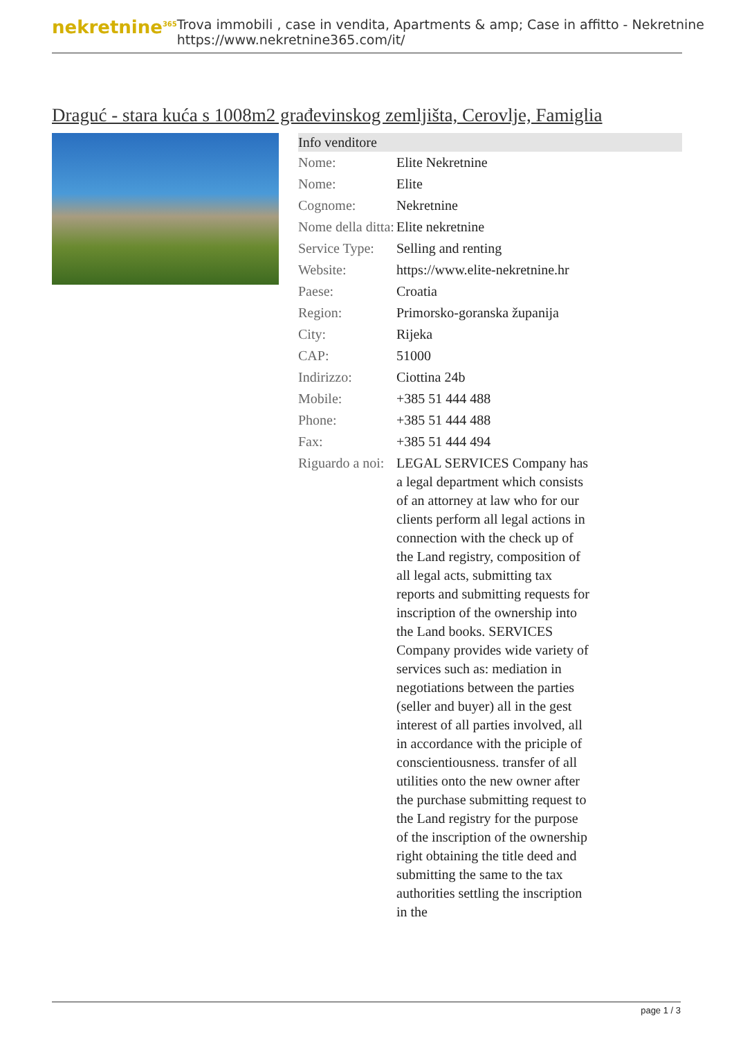nekretnine<sup>365</sup>
Trova immobili , case in vendita, Apartments & amp; Case in affitto - Nekretnine
https://www.nekretnine365.com/it/
Draguć - stara kuća s 1008m2 građevinskog zemljišta, Cerovlje, Famiglia
| Info venditore | | |
| --- | --- | --- |
| Nome: | Elite Nekretnine | |
| Nome: | Elite | |
| Cognome: | Nekretnine | |
| Nome della ditta: | Elite nekretnine | |
| Service Type: | Selling and renting | |
| Website: | https://www.elite-nekretnine.hr | |
| Paese: | Croatia | |
| Region: | Primorsko-goranska županija | |
| City: | Rijeka | |
| CAP: | 51000 | |
| Indirizzo: | Ciottina 24b | |
| Mobile: | +385 51 444 488 | |
| Phone: | +385 51 444 488 | |
| Fax: | +385 51 444 494 | |
| Riguardo a noi: | LEGAL SERVICES Company has a legal department which consists of an attorney at law who for our clients perform all legal actions in connection with the check up of the Land registry, composition of all legal acts, submitting tax reports and submitting requests for inscription of the ownership into the Land books. SERVICES Company provides wide variety of services such as: mediation in negotiations between the parties (seller and buyer) all in the gest interest of all parties involved, all in accordance with the priciple of conscientiousness. transfer of all utilities onto the new owner after the purchase submitting request to the Land registry for the purpose of the inscription of the ownership right obtaining the title deed and submitting the same to the tax authorities settling the inscription in the | |
page 1 / 3